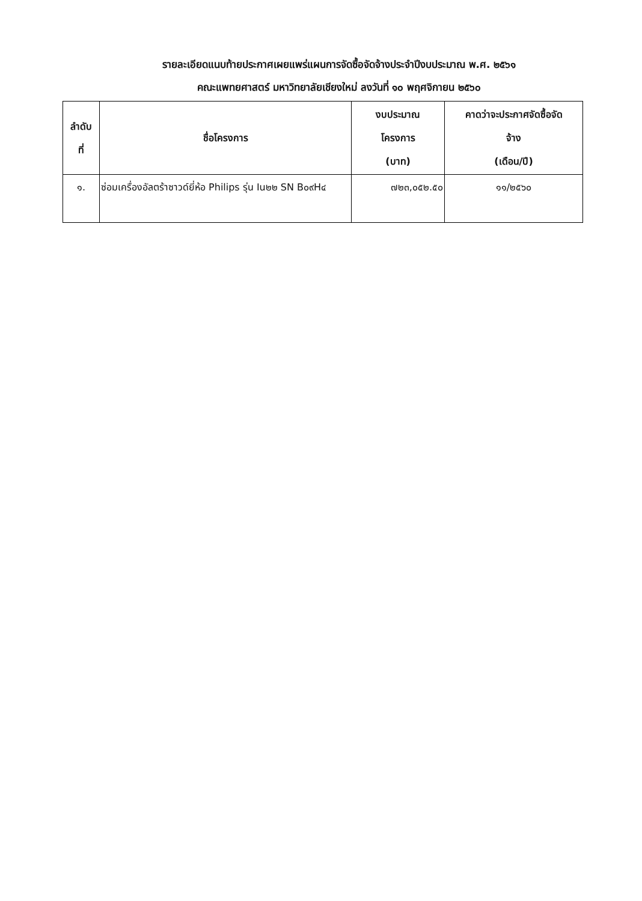รายละเอียดแนบท้ายประกาศเผยแพร่แผนการจัดซื้อจัดจ้างประจำปีงบประมาณ พ.ศ. ๒๕๖๑
คณะแพทยศาสตร์ มหาวิทยาลัยเชียงใหม่ ลงวันที่ ๑๐ พฤศจิกายน ๒๕๖๐
| ลำดับ ที่ | ชื่อโครงการ | งบประมาณ โครงการ (บาท) | คาดว่าจะประกาศจัดซื้อจัด จ้าง (เดือน/ปี) |
| --- | --- | --- | --- |
| ๑. | ซ่อมเครื่องอัลตร้าซาวด์ยี่ห้อ Philips รุ่น Iu๒๒ SN B๐๙H๔ | ๗๒๓,๐๕๒.๕๐ | ๑๑/๒๕๖๐ |